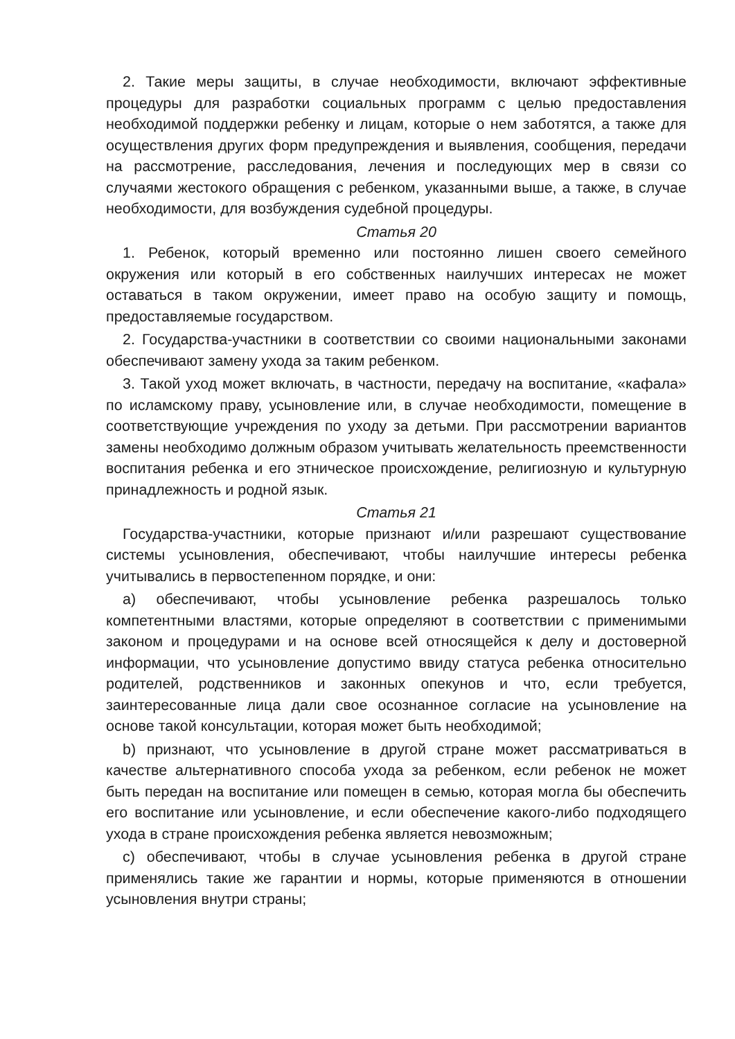2. Такие меры защиты, в случае необходимости, включают эффективные процедуры для разработки социальных программ с целью предоставления необходимой поддержки ребенку и лицам, которые о нем заботятся, а также для осуществления других форм предупреждения и выявления, сообщения, передачи на рассмотрение, расследования, лечения и последующих мер в связи со случаями жестокого обращения с ребенком, указанными выше, а также, в случае необходимости, для возбуждения судебной процедуры.
Статья 20
1. Ребенок, который временно или постоянно лишен своего семейного окружения или который в его собственных наилучших интересах не может оставаться в таком окружении, имеет право на особую защиту и помощь, предоставляемые государством.
2. Государства-участники в соответствии со своими национальными законами обеспечивают замену ухода за таким ребенком.
3. Такой уход может включать, в частности, передачу на воспитание, «кафала» по исламскому праву, усыновление или, в случае необходимости, помещение в соответствующие учреждения по уходу за детьми. При рассмотрении вариантов замены необходимо должным образом учитывать желательность преемственности воспитания ребенка и его этническое происхождение, религиозную и культурную принадлежность и родной язык.
Статья 21
Государства-участники, которые признают и/или разрешают существование системы усыновления, обеспечивают, чтобы наилучшие интересы ребенка учитывались в первостепенном порядке, и они:
a) обеспечивают, чтобы усыновление ребенка разрешалось только компетентными властями, которые определяют в соответствии с применимыми законом и процедурами и на основе всей относящейся к делу и достоверной информации, что усыновление допустимо ввиду статуса ребенка относительно родителей, родственников и законных опекунов и что, если требуется, заинтересованные лица дали свое осознанное согласие на усыновление на основе такой консультации, которая может быть необходимой;
b) признают, что усыновление в другой стране может рассматриваться в качестве альтернативного способа ухода за ребенком, если ребенок не может быть передан на воспитание или помещен в семью, которая могла бы обеспечить его воспитание или усыновление, и если обеспечение какого-либо подходящего ухода в стране происхождения ребенка является невозможным;
c) обеспечивают, чтобы в случае усыновления ребенка в другой стране применялись такие же гарантии и нормы, которые применяются в отношении усыновления внутри страны;